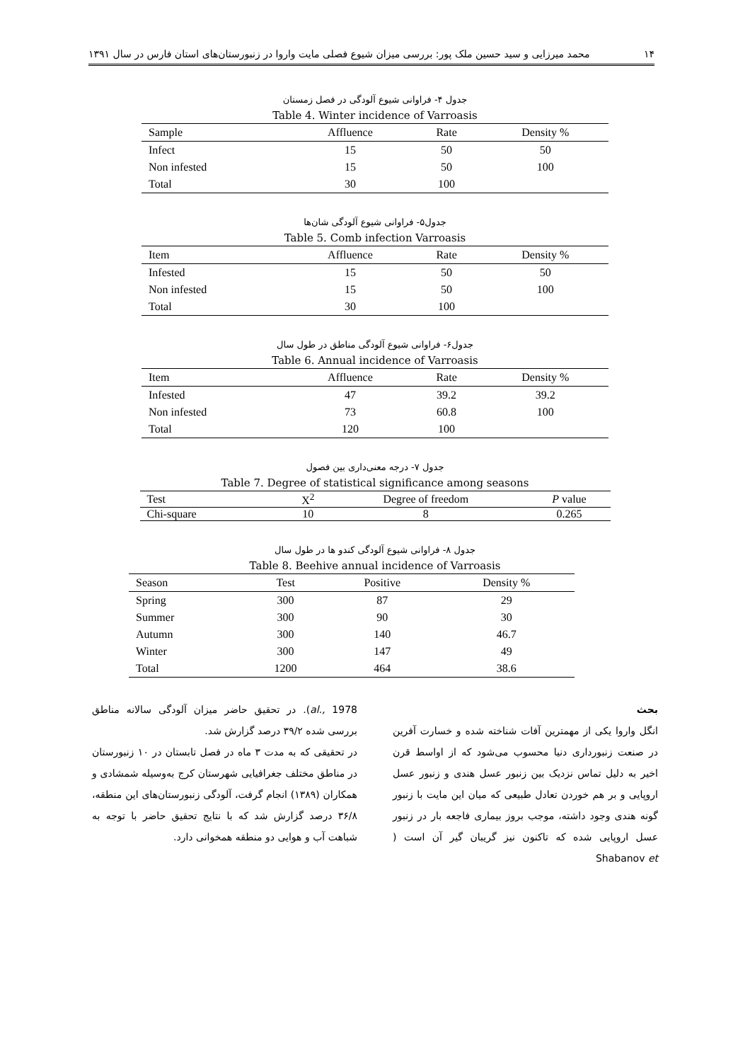۱۴ محمد میرزایی و سید حسین ملک پور: بررسی میزان شیوع فصلی مایت واروا در زنبورستان‌های استان فارس در سال ۱۳۹۱
جدول ۴- فراوانی شیوع آلودگی در فصل زمستان
Table 4. Winter incidence of Varroasis
| Sample | Affluence | Rate | Density % |
| --- | --- | --- | --- |
| Infect | 15 | 50 | 50 |
| Non infested | 15 | 50 | 100 |
| Total | 30 | 100 | |
جدول۵- فراوانی شیوع آلودگی شان‌ها
Table 5. Comb infection Varroasis
| Item | Affluence | Rate | Density % |
| --- | --- | --- | --- |
| Infested | 15 | 50 | 50 |
| Non infested | 15 | 50 | 100 |
| Total | 30 | 100 | |
جدول۶- فراوانی شیوع آلودگی مناطق در طول سال
Table 6. Annual incidence of Varroasis
| Item | Affluence | Rate | Density % |
| --- | --- | --- | --- |
| Infested | 47 | 39.2 | 39.2 |
| Non infested | 73 | 60.8 | 100 |
| Total | 120 | 100 | |
جدول ۷- درجه معنی‌داری بین فصول
Table 7. Degree of statistical significance among seasons
| Test | X<sup>2</sup> | Degree of freedom | P value |
| --- | --- | --- | --- |
| Chi-square | 10 | 8 | 0.265 |
جدول ۸- فراوانی شیوع آلودگی کندو ها در طول سال
Table 8. Beehive annual incidence of Varroasis
| Season | Test | Positive | Density % |
| --- | --- | --- | --- |
| Spring | 300 | 87 | 29 |
| Summer | 300 | 90 | 30 |
| Autumn | 300 | 140 | 46.7 |
| Winter | 300 | 147 | 49 |
| Total | 1200 | 464 | 38.6 |
بحث
انگل واروا یکی از مهمترین آفات شناخته شده و خسارت آفرین در صنعت زنبورداری دنیا محسوب می‌شود که از اواسط قرن اخیر به دلیل تماس نزدیک بین زنبور عسل هندی و زنبور عسل اروپایی و بر هم خوردن تعادل طبیعی که میان این مایت با زنبور گونه هندی وجود داشته، موجب بروز بیماری فاجعه بار در زنبور عسل اروپایی شده که تاکنون نیز گریبان گیر آن است ( Shabanov et
al., 1978). در تحقیق حاضر میزان آلودگی سالانه مناطق بررسی شده ۳۹/۲ درصد گزارش شد.
در تحقیقی که به مدت ۳ ماه در فصل تابستان در ۱۰ زنبورستان در مناطق مختلف جغرافیایی شهرستان کرج به‌وسیله شمشادی و همکاران (۱۳۸۹) انجام گرفت، آلودگی زنبورستان‌های این منطقه، ۳۶/۸ درصد گزارش شد که با نتایج تحقیق حاضر با توجه به شباهت آب و هوایی دو منطقه همخوانی دارد.